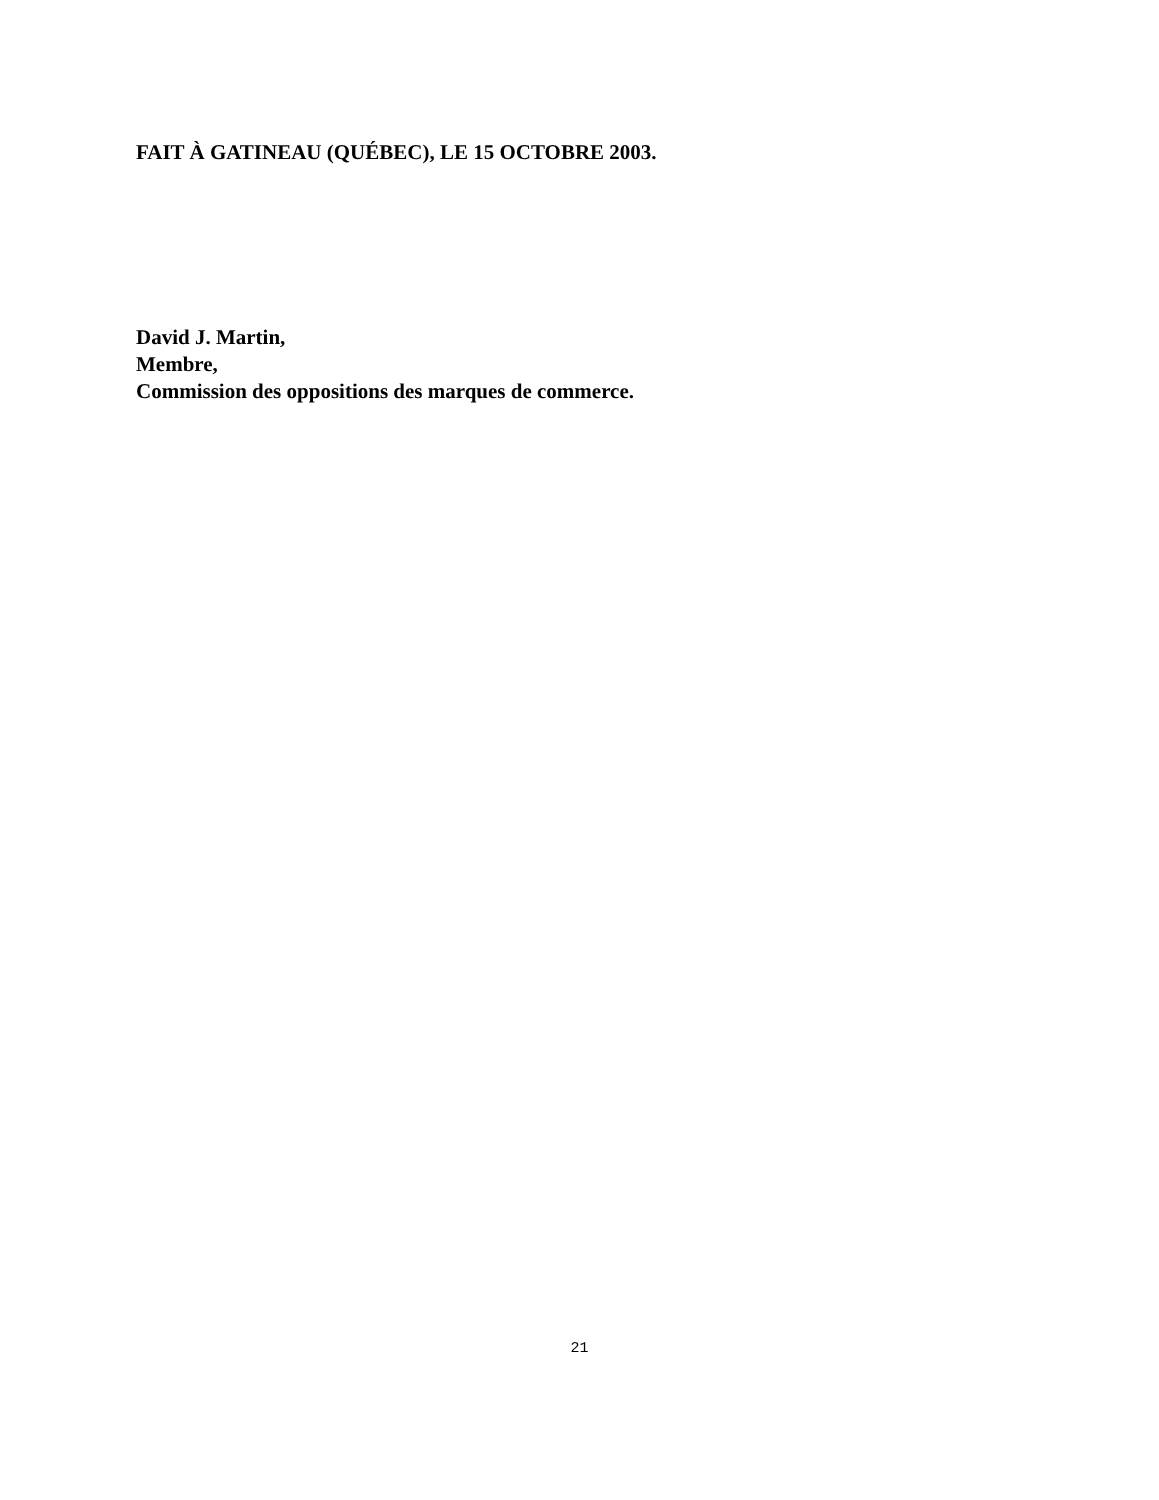FAIT À GATINEAU (QUÉBEC), LE 15 OCTOBRE 2003.
David J. Martin,
Membre,
Commission des oppositions des marques de commerce.
21